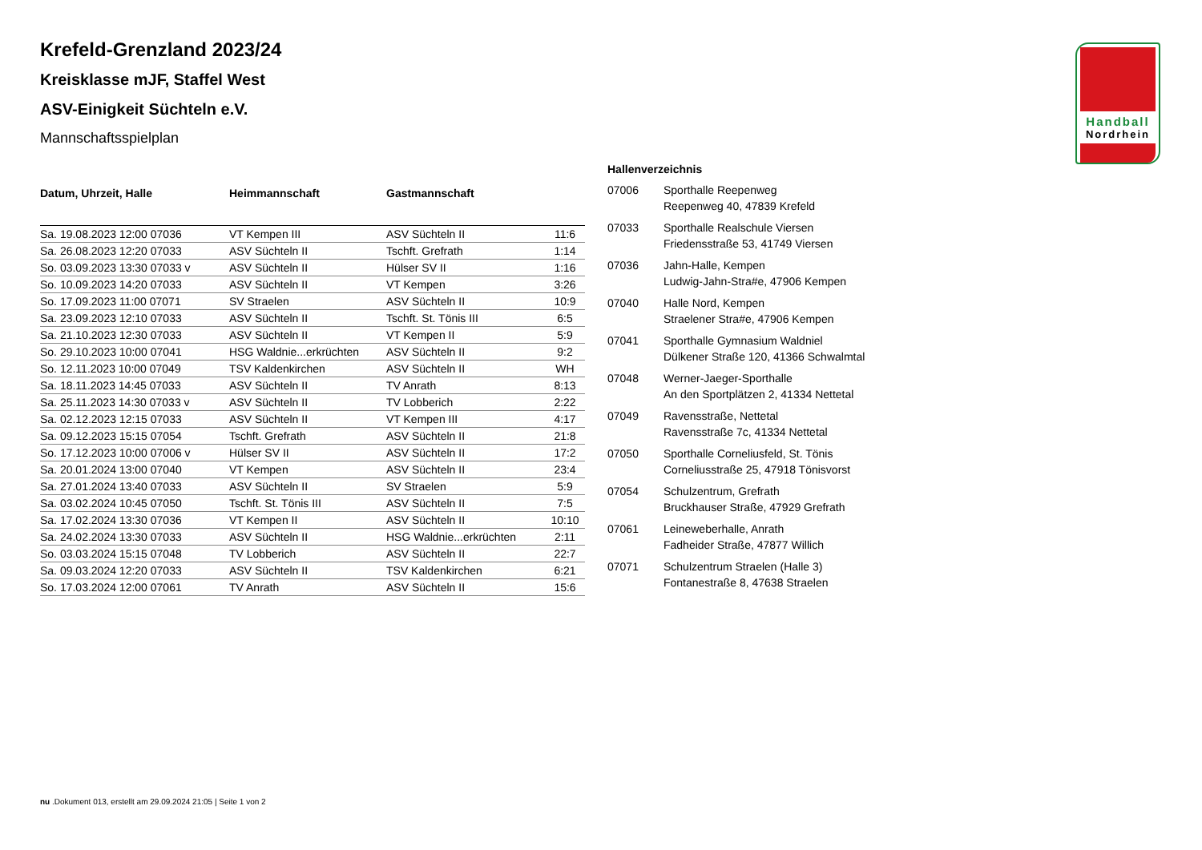Handball
Nordrhein
Krefeld-Grenzland 2023/24
Kreisklasse mJF, Staffel West
ASV-Einigkeit Süchteln e.V.
Mannschaftsspielplan
| Datum, Uhrzeit, Halle | Heimmannschaft | Gastmannschaft | |
| --- | --- | --- | --- |
| Sa. 19.08.2023 12:00 07036 | VT Kempen III | ASV Süchteln II | 11:6 |
| Sa. 26.08.2023 12:20 07033 | ASV Süchteln II | Tschft. Grefrath | 1:14 |
| So. 03.09.2023 13:30 07033 v | ASV Süchteln II | Hülser SV II | 1:16 |
| So. 10.09.2023 14:20 07033 | ASV Süchteln II | VT Kempen | 3:26 |
| So. 17.09.2023 11:00 07071 | SV Straelen | ASV Süchteln II | 10:9 |
| Sa. 23.09.2023 12:10 07033 | ASV Süchteln II | Tschft. St. Tönis III | 6:5 |
| Sa. 21.10.2023 12:30 07033 | ASV Süchteln II | VT Kempen II | 5:9 |
| So. 29.10.2023 10:00 07041 | HSG Waldnie...erkrüchten | ASV Süchteln II | 9:2 |
| So. 12.11.2023 10:00 07049 | TSV Kaldenkirchen | ASV Süchteln II | WH |
| Sa. 18.11.2023 14:45 07033 | ASV Süchteln II | TV Anrath | 8:13 |
| Sa. 25.11.2023 14:30 07033 v | ASV Süchteln II | TV Lobberich | 2:22 |
| Sa. 02.12.2023 12:15 07033 | ASV Süchteln II | VT Kempen III | 4:17 |
| Sa. 09.12.2023 15:15 07054 | Tschft. Grefrath | ASV Süchteln II | 21:8 |
| So. 17.12.2023 10:00 07006 v | Hülser SV II | ASV Süchteln II | 17:2 |
| Sa. 20.01.2024 13:00 07040 | VT Kempen | ASV Süchteln II | 23:4 |
| Sa. 27.01.2024 13:40 07033 | ASV Süchteln II | SV Straelen | 5:9 |
| Sa. 03.02.2024 10:45 07050 | Tschft. St. Tönis III | ASV Süchteln II | 7:5 |
| Sa. 17.02.2024 13:30 07036 | VT Kempen II | ASV Süchteln II | 10:10 |
| Sa. 24.02.2024 13:30 07033 | ASV Süchteln II | HSG Waldnie...erkrüchten | 2:11 |
| So. 03.03.2024 15:15 07048 | TV Lobberich | ASV Süchteln II | 22:7 |
| Sa. 09.03.2024 12:20 07033 | ASV Süchteln II | TSV Kaldenkirchen | 6:21 |
| So. 17.03.2024 12:00 07061 | TV Anrath | ASV Süchteln II | 15:6 |
Hallenverzeichnis
| 07006 | Sporthalle Reepenweg Reepenweg 40, 47839 Krefeld |
| 07033 | Sporthalle Realschule Viersen Friedensstraße 53, 41749 Viersen |
| 07036 | Jahn-Halle, Kempen Ludwig-Jahn-Stra#e, 47906 Kempen |
| 07040 | Halle Nord, Kempen Straelener Stra#e, 47906 Kempen |
| 07041 | Sporthalle Gymnasium Waldniel Dülkener Straße 120, 41366 Schwalmtal |
| 07048 | Werner-Jaeger-Sporthalle An den Sportplätzen 2, 41334 Nettetal |
| 07049 | Ravensstraße, Nettetal Ravensstraße 7c, 41334 Nettetal |
| 07050 | Sporthalle Corneliusfeld, St. Tönis Corneliusstraße 25, 47918 Tönisvorst |
| 07054 | Schulzentrum, Grefrath Bruckhauser Straße, 47929 Grefrath |
| 07061 | Leineweberhalle, Anrath Fadheider Straße, 47877 Willich |
| 07071 | Schulzentrum Straelen (Halle 3) Fontanestraße 8, 47638 Straelen |
nu .Dokument 013, erstellt am 29.09.2024 21:05 | Seite 1 von 2